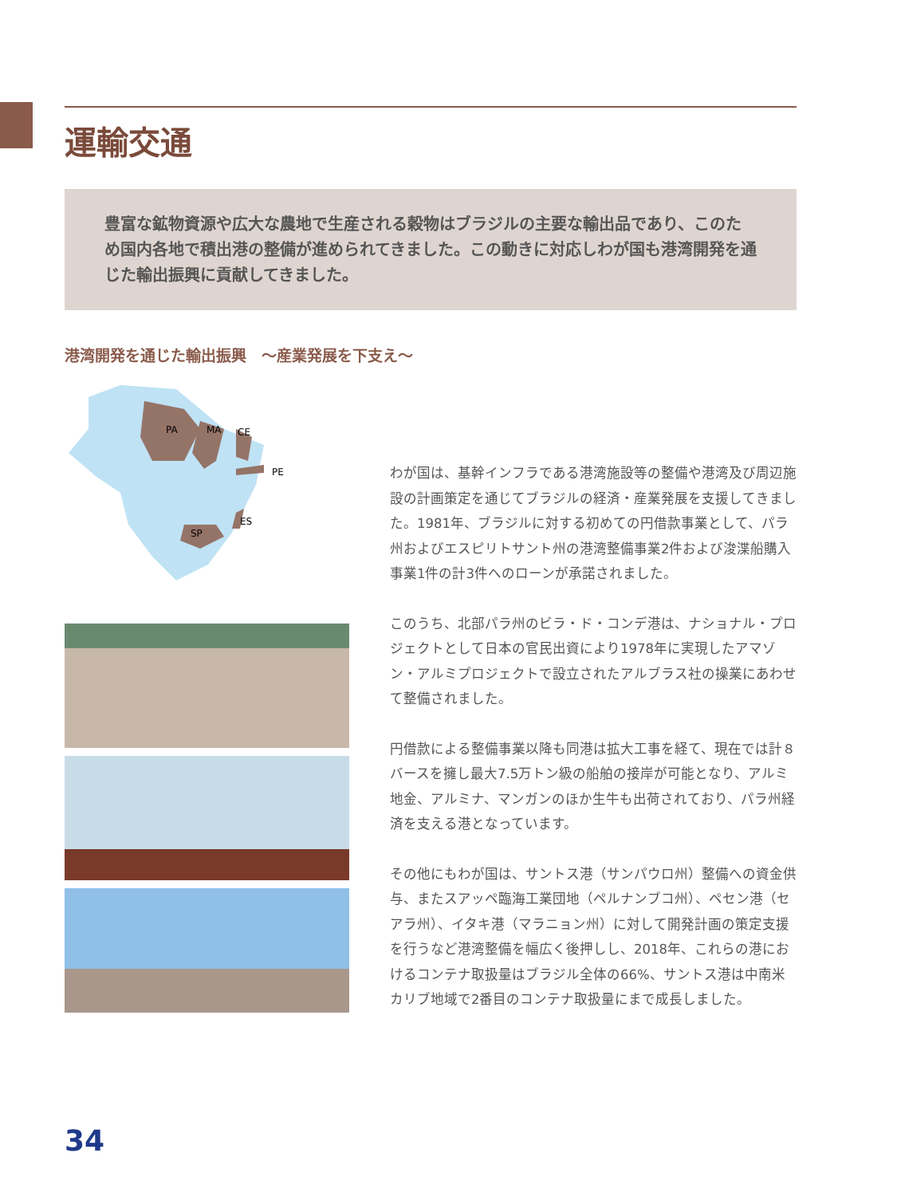運輸交通
豊富な鉱物資源や広大な農地で生産される穀物はブラジルの主要な輸出品であり、このため国内各地で積出港の整備が進められてきました。この動きに対応しわが国も港湾開発を通じた輸出振興に貢献してきました。
港湾開発を通じた輸出振興　～産業発展を下支え～
PA
MA
CE
PE
ES
SP
わが国は、基幹インフラである港湾施設等の整備や港湾及び周辺施設の計画策定を通じてブラジルの経済・産業発展を支援してきました。1981年、ブラジルに対する初めての円借款事業として、パラ州およびエスピリトサント州の港湾整備事業2件および浚渫船購入事業1件の計3件へのローンが承諾されました。
このうち、北部パラ州のビラ・ド・コンデ港は、ナショナル・プロジェクトとして日本の官民出資により1978年に実現したアマゾン・アルミプロジェクトで設立されたアルブラス社の操業にあわせて整備されました。
円借款による整備事業以降も同港は拡大工事を経て、現在では計８バースを擁し最大7.5万トン級の船舶の接岸が可能となり、アルミ地金、アルミナ、マンガンのほか生牛も出荷されており、パラ州経済を支える港となっています。
その他にもわが国は、サントス港（サンパウロ州）整備への資金供与、またスアッペ臨海工業団地（ペルナンブコ州）、ペセン港（セアラ州）、イタキ港（マラニョン州）に対して開発計画の策定支援を行うなど港湾整備を幅広く後押しし、2018年、これらの港におけるコンテナ取扱量はブラジル全体の66%、サントス港は中南米カリブ地域で2番目のコンテナ取扱量にまで成長しました。
34